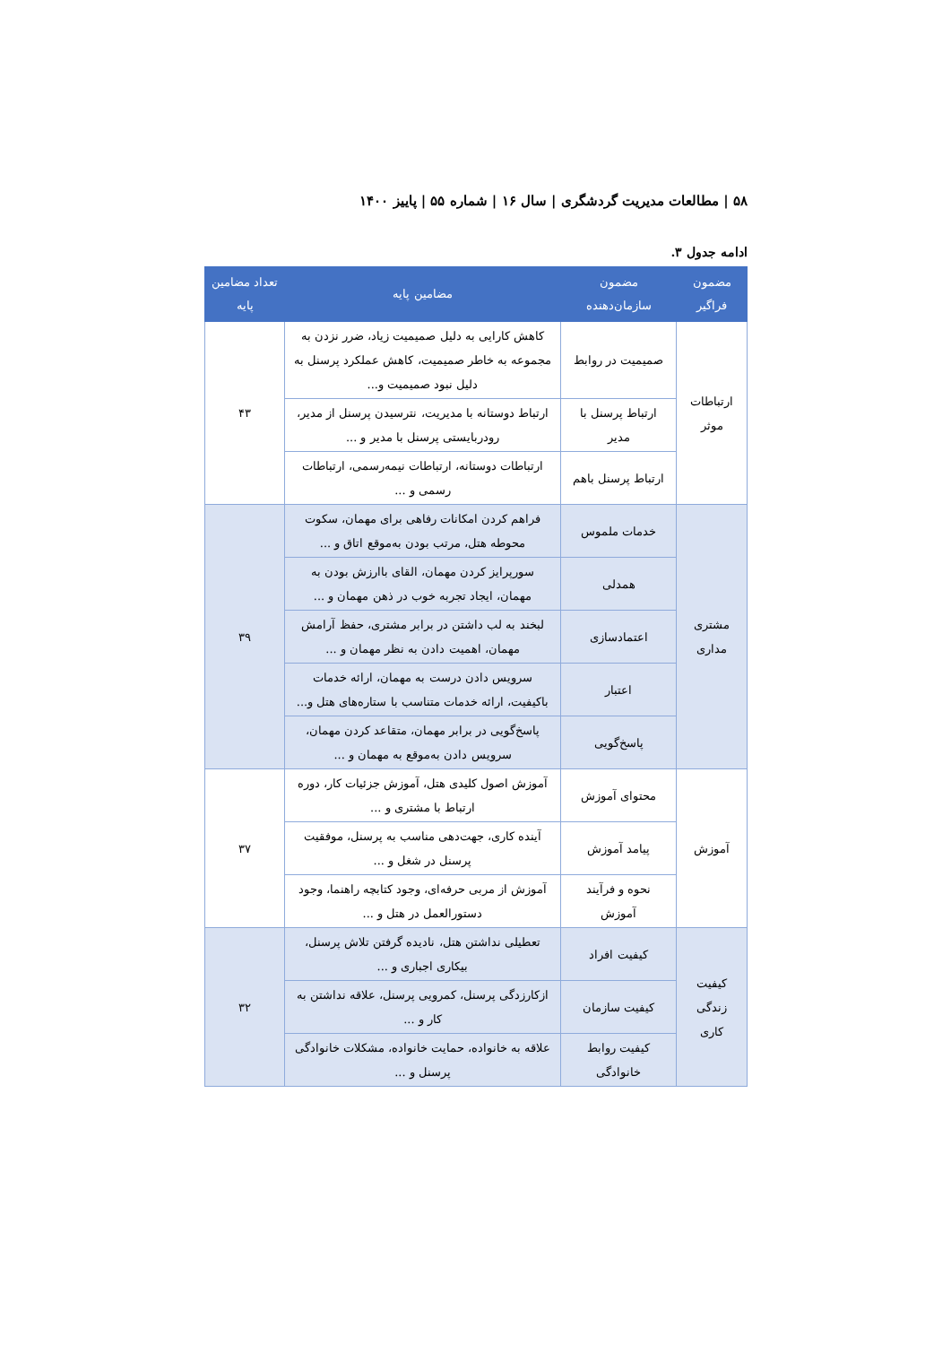۵۸ | مطالعات مدیریت گردشگری | سال ۱۶ | شماره ۵۵ | پاییز ۱۴۰۰
ادامه جدول ۳.
| مضمون فراگیر | مضمون سازمان‌دهنده | مضامین پایه | تعداد مضامین پایه |
| --- | --- | --- | --- |
| ارتباطات موثر | صمیمیت در روابط | کاهش کارایی به دلیل صمیمیت زیاد، ضرر نزدن به مجموعه به خاطر صمیمیت، کاهش عملکرد پرسنل به دلیل نبود صمیمیت و... | ۴۳ |
| | ارتباط پرسنل با مدیر | ارتباط دوستانه با مدیریت، نترسیدن پرسنل از مدیر، رودربایستی پرسنل با مدیر و ... | |
| | ارتباط پرسنل باهم | ارتباطات دوستانه، ارتباطات نیمه‌رسمی، ارتباطات رسمی و ... | |
| مشتری مداری | خدمات ملموس | فراهم کردن امکانات رفاهی برای مهمان، سکوت محوطه هتل، مرتب بودن به‌موقع اتاق و ... | ۳۹ |
| | همدلی | سورپرایز کردن مهمان، القای باارزش بودن به مهمان، ایجاد تجربه خوب در ذهن مهمان و ... | |
| | اعتمادسازی | لبخند به لب داشتن در برابر مشتری، حفظ آرامش مهمان، اهمیت دادن به نظر مهمان و ... | |
| | اعتبار | سرویس دادن درست به مهمان، ارائه خدمات باکیفیت، ارائه خدمات متناسب با ستاره‌های هتل و... | |
| | پاسخ‌گویی | پاسخ‌گویی در برابر مهمان، متقاعد کردن مهمان، سرویس دادن به‌موقع به مهمان و ... | |
| آموزش | محتوای آموزش | آموزش اصول کلیدی هتل، آموزش جزئیات کار، دوره ارتباط با مشتری و ... | ۳۷ |
| | پیامد آموزش | آینده کاری، جهت‌دهی مناسب به پرسنل، موفقیت پرسنل در شغل و ... | |
| | نحوه و فرآیند آموزش | آموزش از مربی حرفه‌ای، وجود کتابچه راهنما، وجود دستورالعمل در هتل و ... | |
| کیفیت زندگی کاری | کیفیت افراد | تعطیلی نداشتن هتل، نادیده گرفتن تلاش پرسنل، بیکاری اجباری و ... | ۳۲ |
| | کیفیت سازمان | ازکارزدگی پرسنل، کمرویی پرسنل، علاقه نداشتن به کار و ... | |
| | کیفیت روابط خانوادگی | علاقه به خانواده، حمایت خانواده، مشکلات خانوادگی پرسنل و ... | |